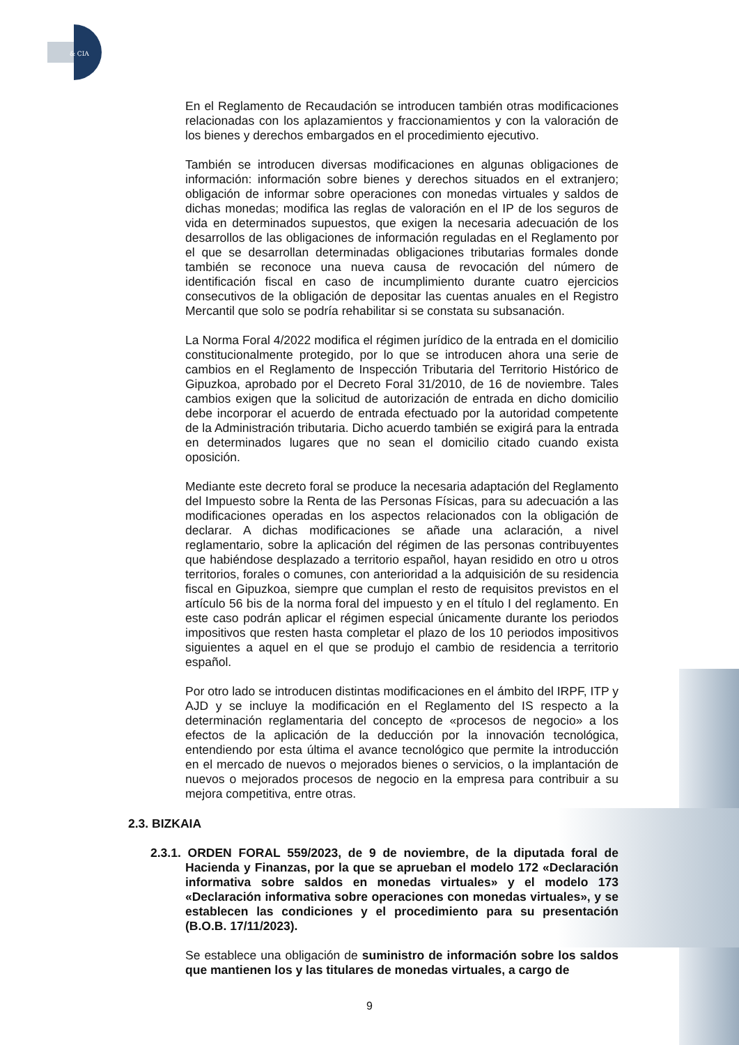& CIA
En el Reglamento de Recaudación se introducen también otras modificaciones relacionadas con los aplazamientos y fraccionamientos y con la valoración de los bienes y derechos embargados en el procedimiento ejecutivo.
También se introducen diversas modificaciones en algunas obligaciones de información: información sobre bienes y derechos situados en el extranjero; obligación de informar sobre operaciones con monedas virtuales y saldos de dichas monedas; modifica las reglas de valoración en el IP de los seguros de vida en determinados supuestos, que exigen la necesaria adecuación de los desarrollos de las obligaciones de información reguladas en el Reglamento por el que se desarrollan determinadas obligaciones tributarias formales donde también se reconoce una nueva causa de revocación del número de identificación fiscal en caso de incumplimiento durante cuatro ejercicios consecutivos de la obligación de depositar las cuentas anuales en el Registro Mercantil que solo se podría rehabilitar si se constata su subsanación.
La Norma Foral 4/2022 modifica el régimen jurídico de la entrada en el domicilio constitucionalmente protegido, por lo que se introducen ahora una serie de cambios en el Reglamento de Inspección Tributaria del Territorio Histórico de Gipuzkoa, aprobado por el Decreto Foral 31/2010, de 16 de noviembre. Tales cambios exigen que la solicitud de autorización de entrada en dicho domicilio debe incorporar el acuerdo de entrada efectuado por la autoridad competente de la Administración tributaria. Dicho acuerdo también se exigirá para la entrada en determinados lugares que no sean el domicilio citado cuando exista oposición.
Mediante este decreto foral se produce la necesaria adaptación del Reglamento del Impuesto sobre la Renta de las Personas Físicas, para su adecuación a las modificaciones operadas en los aspectos relacionados con la obligación de declarar. A dichas modificaciones se añade una aclaración, a nivel reglamentario, sobre la aplicación del régimen de las personas contribuyentes que habiéndose desplazado a territorio español, hayan residido en otro u otros territorios, forales o comunes, con anterioridad a la adquisición de su residencia fiscal en Gipuzkoa, siempre que cumplan el resto de requisitos previstos en el artículo 56 bis de la norma foral del impuesto y en el título I del reglamento. En este caso podrán aplicar el régimen especial únicamente durante los periodos impositivos que resten hasta completar el plazo de los 10 periodos impositivos siguientes a aquel en el que se produjo el cambio de residencia a territorio español.
Por otro lado se introducen distintas modificaciones en el ámbito del IRPF, ITP y AJD y se incluye la modificación en el Reglamento del IS respecto a la determinación reglamentaria del concepto de «procesos de negocio» a los efectos de la aplicación de la deducción por la innovación tecnológica, entendiendo por esta última el avance tecnológico que permite la introducción en el mercado de nuevos o mejorados bienes o servicios, o la implantación de nuevos o mejorados procesos de negocio en la empresa para contribuir a su mejora competitiva, entre otras.
2.3. BIZKAIA
2.3.1. ORDEN FORAL 559/2023, de 9 de noviembre, de la diputada foral de Hacienda y Finanzas, por la que se aprueban el modelo 172 «Declaración informativa sobre saldos en monedas virtuales» y el modelo 173 «Declaración informativa sobre operaciones con monedas virtuales», y se establecen las condiciones y el procedimiento para su presentación (B.O.B. 17/11/2023).
Se establece una obligación de suministro de información sobre los saldos que mantienen los y las titulares de monedas virtuales, a cargo de
9